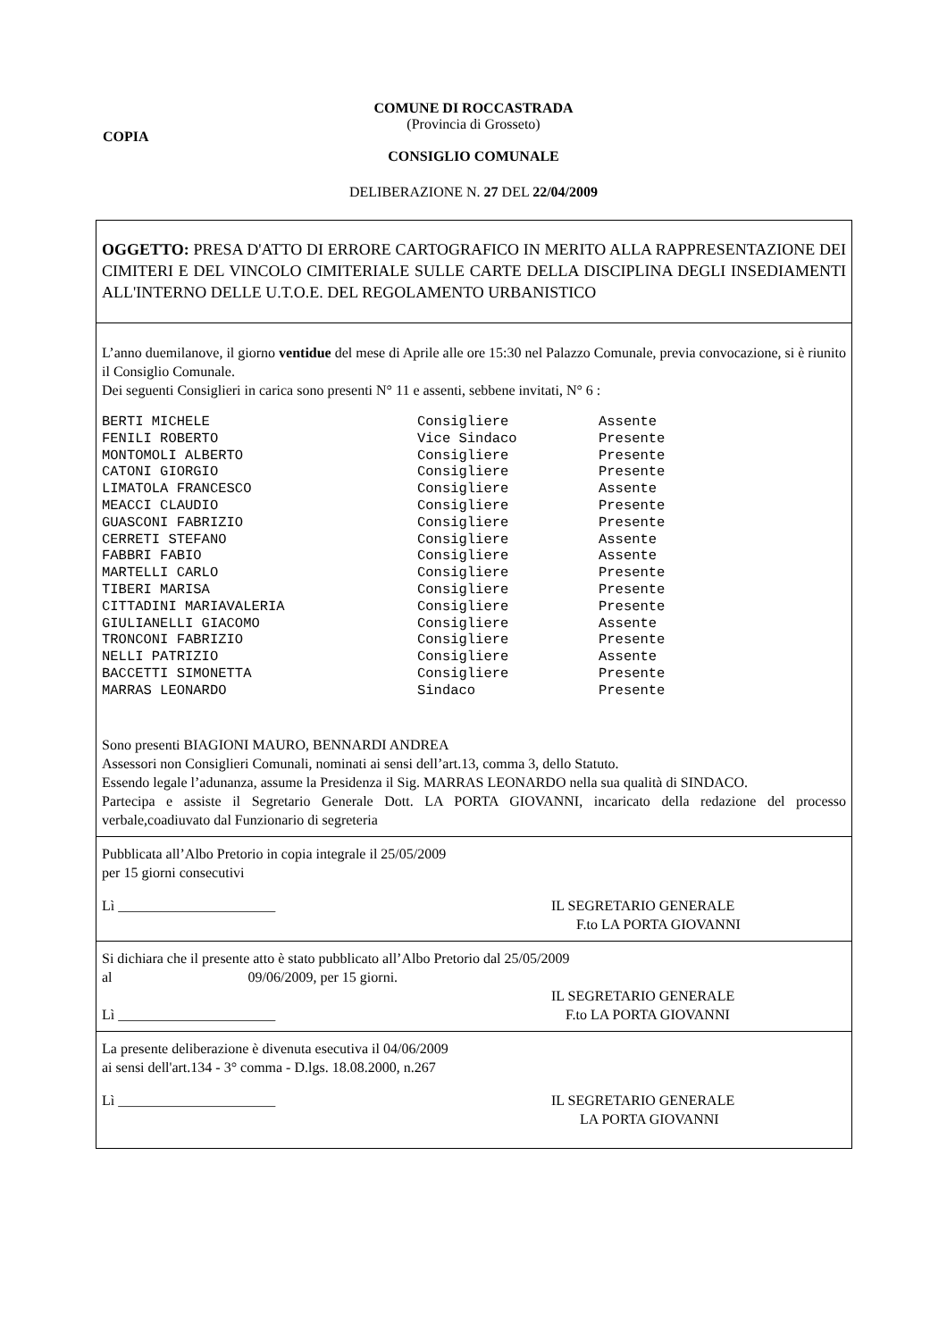COMUNE DI ROCCASTRADA
(Provincia di Grosseto)
COPIA
CONSIGLIO COMUNALE
DELIBERAZIONE N. 27 DEL 22/04/2009
OGGETTO: PRESA D'ATTO DI ERRORE CARTOGRAFICO IN MERITO ALLA RAPPRESENTAZIONE DEI CIMITERI E DEL VINCOLO CIMITERIALE SULLE CARTE DELLA DISCIPLINA DEGLI INSEDIAMENTI ALL'INTERNO DELLE U.T.O.E. DEL REGOLAMENTO URBANISTICO
L’anno duemilanove, il giorno ventidue del mese di Aprile alle ore 15:30 nel Palazzo Comunale, previa convocazione, si è riunito il Consiglio Comunale.
Dei seguenti Consiglieri in carica sono presenti N° 11 e assenti, sebbene invitati, N° 6 :
| BERTI MICHELE | Consigliere | Assente |
| FENILI ROBERTO | Vice Sindaco | Presente |
| MONTOMOLI ALBERTO | Consigliere | Presente |
| CATONI GIORGIO | Consigliere | Presente |
| LIMATOLA FRANCESCO | Consigliere | Assente |
| MEACCI CLAUDIO | Consigliere | Presente |
| GUASCONI FABRIZIO | Consigliere | Presente |
| CERRETI STEFANO | Consigliere | Assente |
| FABBRI FABIO | Consigliere | Assente |
| MARTELLI CARLO | Consigliere | Presente |
| TIBERI MARISA | Consigliere | Presente |
| CITTADINI MARIAVALERIA | Consigliere | Presente |
| GIULIANELLI GIACOMO | Consigliere | Assente |
| TRONCONI FABRIZIO | Consigliere | Presente |
| NELLI PATRIZIO | Consigliere | Assente |
| BACCETTI SIMONETTA | Consigliere | Presente |
| MARRAS LEONARDO | Sindaco | Presente |
Sono presenti BIAGIONI MAURO, BENNARDI ANDREA
Assessori non Consiglieri Comunali, nominati ai sensi dell’art.13, comma 3, dello Statuto.
Essendo legale l’adunanza, assume la Presidenza il Sig. MARRAS LEONARDO nella sua qualità di SINDACO.
Partecipa e assiste il Segretario Generale Dott. LA PORTA GIOVANNI, incaricato della redazione del processo verbale,coadiuvato dal Funzionario di segreteria
Pubblicata all’Albo Pretorio in copia integrale il 25/05/2009
per 15 giorni consecutivi
Lì ______________________ IL SEGRETARIO GENERALE
F.to LA PORTA GIOVANNI
Si dichiara che il presente atto è stato pubblicato all’Albo Pretorio dal 25/05/2009
al 09/06/2009, per 15 giorni.
Lì ______________________ IL SEGRETARIO GENERALE
F.to LA PORTA GIOVANNI
La presente deliberazione è divenuta esecutiva il 04/06/2009
ai sensi dell'art.134 - 3° comma - D.lgs. 18.08.2000, n.267
Lì ______________________ IL SEGRETARIO GENERALE
LA PORTA GIOVANNI